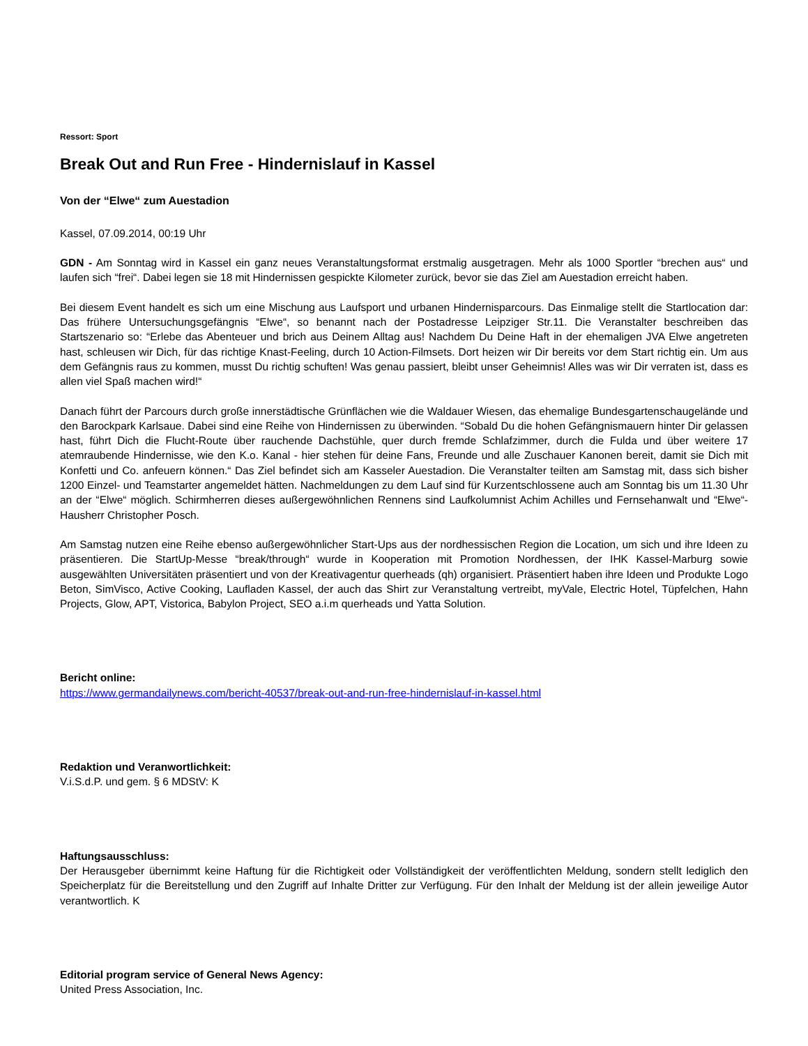Ressort: Sport
Break Out and Run Free - Hindernislauf in Kassel
Von der “Elwe“ zum Auestadion
Kassel, 07.09.2014, 00:19 Uhr
GDN - Am Sonntag wird in Kassel ein ganz neues Veranstaltungsformat erstmalig ausgetragen. Mehr als 1000 Sportler “brechen aus“ und laufen sich “frei“. Dabei legen sie 18 mit Hindernissen gespickte Kilometer zurück, bevor sie das Ziel am Auestadion erreicht haben.
Bei diesem Event handelt es sich um eine Mischung aus Laufsport und urbanen Hindernisparcours. Das Einmalige stellt die Startlocation dar: Das frühere Untersuchungsgefängnis “Elwe“, so benannt nach der Postadresse Leipziger Str.11. Die Veranstalter beschreiben das Startszenario so: “Erlebe das Abenteuer und brich aus Deinem Alltag aus! Nachdem Du Deine Haft in der ehemaligen JVA Elwe angetreten hast, schleusen wir Dich, für das richtige Knast-Feeling, durch 10 Action-Filmsets. Dort heizen wir Dir bereits vor dem Start richtig ein. Um aus dem Gefängnis raus zu kommen, musst Du richtig schuften! Was genau passiert, bleibt unser Geheimnis! Alles was wir Dir verraten ist, dass es allen viel Spaß machen wird!“
Danach führt der Parcours durch große innerstädtische Grünflächen wie die Waldauer Wiesen, das ehemalige Bundesgartenschaugelände und den Barockpark Karlsaue. Dabei sind eine Reihe von Hindernissen zu überwinden. “Sobald Du die hohen Gefängnismauern hinter Dir gelassen hast, führt Dich die Flucht-Route über rauchende Dachstühle, quer durch fremde Schlafzimmer, durch die Fulda und über weitere 17 atemraubende Hindernisse, wie den K.o. Kanal - hier stehen für deine Fans, Freunde und alle Zuschauer Kanonen bereit, damit sie Dich mit Konfetti und Co. anfeuern können.“ Das Ziel befindet sich am Kasseler Auestadion. Die Veranstalter teilten am Samstag mit, dass sich bisher 1200 Einzel- und Teamstarter angemeldet hätten. Nachmeldungen zu dem Lauf sind für Kurzentschlossene auch am Sonntag bis um 11.30 Uhr an der “Elwe“ möglich. Schirmherren dieses außergewöhnlichen Rennens sind Laufkolumnist Achim Achilles und Fernsehanwalt und “Elwe“-Hausherr Christopher Posch.
Am Samstag nutzen eine Reihe ebenso außergewöhnlicher Start-Ups aus der nordhessischen Region die Location, um sich und ihre Ideen zu präsentieren. Die StartUp-Messe “break/through“ wurde in Kooperation mit Promotion Nordhessen, der IHK Kassel-Marburg sowie ausgewählten Universitäten präsentiert und von der Kreativagentur querheads (qh) organisiert. Präsentiert haben ihre Ideen und Produkte Logo Beton, SimVisco, Active Cooking, Laufladen Kassel, der auch das Shirt zur Veranstaltung vertreibt, myVale, Electric Hotel, Tüpfelchen, Hahn Projects, Glow, APT, Vistorica, Babylon Project, SEO a.i.m querheads und Yatta Solution.
Bericht online:
https://www.germandailynews.com/bericht-40537/break-out-and-run-free-hindernislauf-in-kassel.html
Redaktion und Veranwortlichkeit:
V.i.S.d.P. und gem. § 6 MDStV: K
Haftungsausschluss:
Der Herausgeber übernimmt keine Haftung für die Richtigkeit oder Vollständigkeit der veröffentlichten Meldung, sondern stellt lediglich den Speicherplatz für die Bereitstellung und den Zugriff auf Inhalte Dritter zur Verfügung. Für den Inhalt der Meldung ist der allein jeweilige Autor verantwortlich. K
Editorial program service of General News Agency:
United Press Association, Inc.